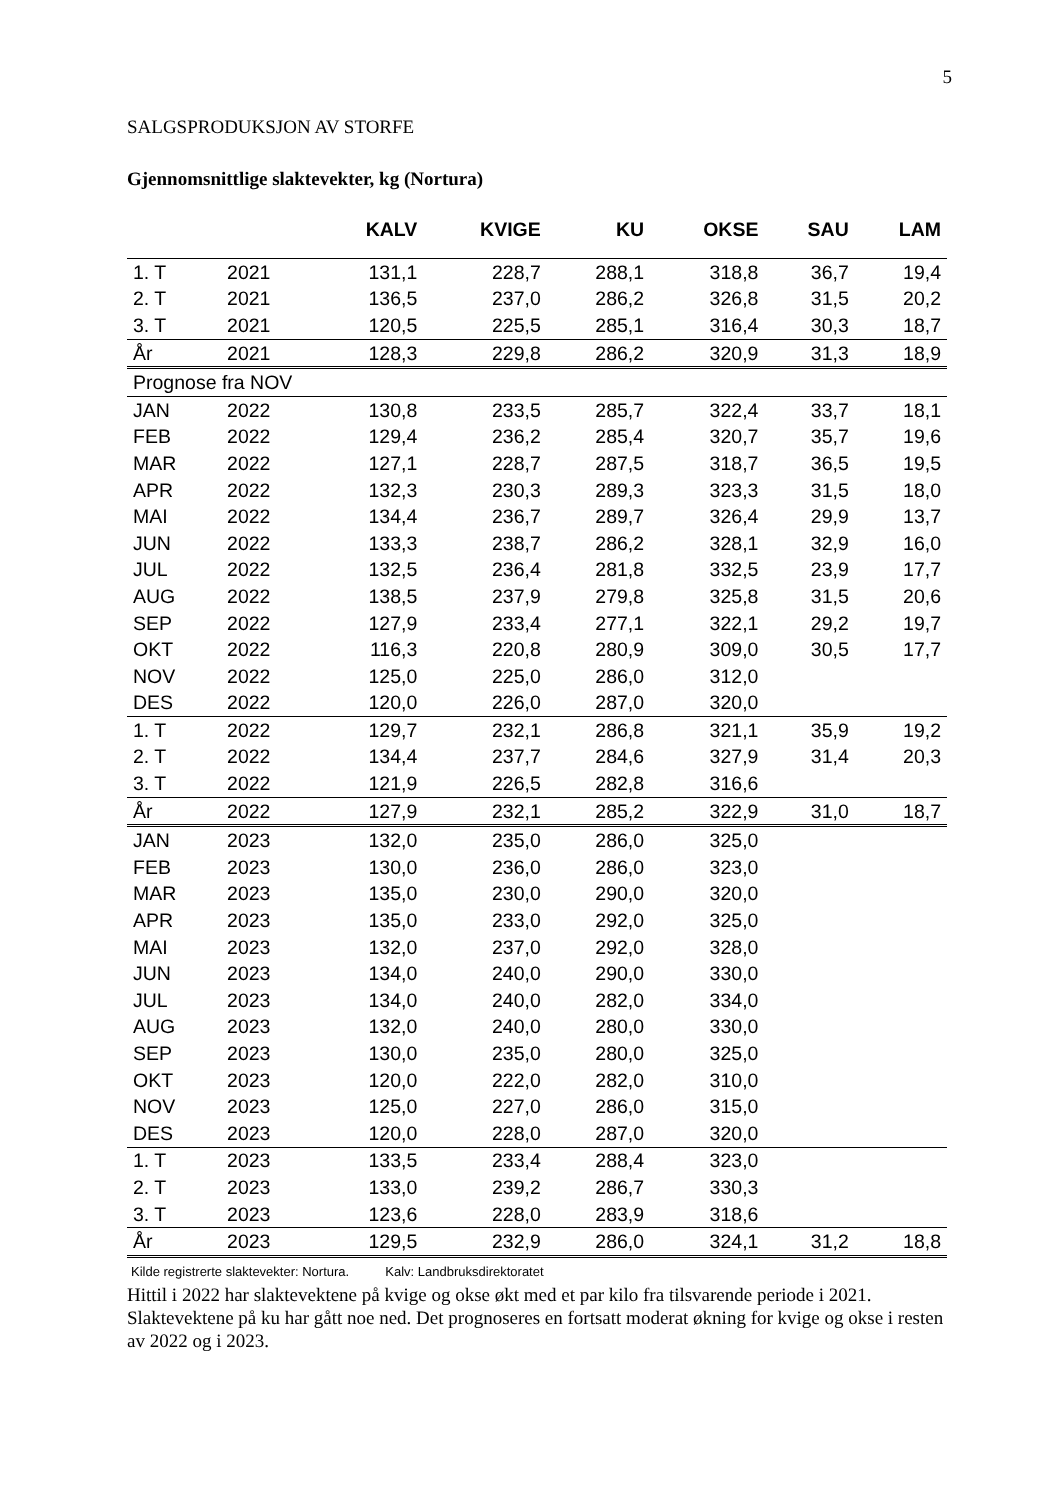5
SALGSPRODUKSJON AV STORFE
Gjennomsnittlige slaktevekter, kg (Nortura)
| | | KALV | KVIGE | KU | OKSE | SAU | LAM |
| --- | --- | --- | --- | --- | --- | --- | --- |
| 1. T | 2021 | 131,1 | 228,7 | 288,1 | 318,8 | 36,7 | 19,4 |
| 2. T | 2021 | 136,5 | 237,0 | 286,2 | 326,8 | 31,5 | 20,2 |
| 3. T | 2021 | 120,5 | 225,5 | 285,1 | 316,4 | 30,3 | 18,7 |
| År | 2021 | 128,3 | 229,8 | 286,2 | 320,9 | 31,3 | 18,9 |
| Prognose fra NOV | | | | | | | |
| JAN | 2022 | 130,8 | 233,5 | 285,7 | 322,4 | 33,7 | 18,1 |
| FEB | 2022 | 129,4 | 236,2 | 285,4 | 320,7 | 35,7 | 19,6 |
| MAR | 2022 | 127,1 | 228,7 | 287,5 | 318,7 | 36,5 | 19,5 |
| APR | 2022 | 132,3 | 230,3 | 289,3 | 323,3 | 31,5 | 18,0 |
| MAI | 2022 | 134,4 | 236,7 | 289,7 | 326,4 | 29,9 | 13,7 |
| JUN | 2022 | 133,3 | 238,7 | 286,2 | 328,1 | 32,9 | 16,0 |
| JUL | 2022 | 132,5 | 236,4 | 281,8 | 332,5 | 23,9 | 17,7 |
| AUG | 2022 | 138,5 | 237,9 | 279,8 | 325,8 | 31,5 | 20,6 |
| SEP | 2022 | 127,9 | 233,4 | 277,1 | 322,1 | 29,2 | 19,7 |
| OKT | 2022 | 116,3 | 220,8 | 280,9 | 309,0 | 30,5 | 17,7 |
| NOV | 2022 | 125,0 | 225,0 | 286,0 | 312,0 | | |
| DES | 2022 | 120,0 | 226,0 | 287,0 | 320,0 | | |
| 1. T | 2022 | 129,7 | 232,1 | 286,8 | 321,1 | 35,9 | 19,2 |
| 2. T | 2022 | 134,4 | 237,7 | 284,6 | 327,9 | 31,4 | 20,3 |
| 3. T | 2022 | 121,9 | 226,5 | 282,8 | 316,6 | | |
| År | 2022 | 127,9 | 232,1 | 285,2 | 322,9 | 31,0 | 18,7 |
| JAN | 2023 | 132,0 | 235,0 | 286,0 | 325,0 | | |
| FEB | 2023 | 130,0 | 236,0 | 286,0 | 323,0 | | |
| MAR | 2023 | 135,0 | 230,0 | 290,0 | 320,0 | | |
| APR | 2023 | 135,0 | 233,0 | 292,0 | 325,0 | | |
| MAI | 2023 | 132,0 | 237,0 | 292,0 | 328,0 | | |
| JUN | 2023 | 134,0 | 240,0 | 290,0 | 330,0 | | |
| JUL | 2023 | 134,0 | 240,0 | 282,0 | 334,0 | | |
| AUG | 2023 | 132,0 | 240,0 | 280,0 | 330,0 | | |
| SEP | 2023 | 130,0 | 235,0 | 280,0 | 325,0 | | |
| OKT | 2023 | 120,0 | 222,0 | 282,0 | 310,0 | | |
| NOV | 2023 | 125,0 | 227,0 | 286,0 | 315,0 | | |
| DES | 2023 | 120,0 | 228,0 | 287,0 | 320,0 | | |
| 1. T | 2023 | 133,5 | 233,4 | 288,4 | 323,0 | | |
| 2. T | 2023 | 133,0 | 239,2 | 286,7 | 330,3 | | |
| 3. T | 2023 | 123,6 | 228,0 | 283,9 | 318,6 | | |
| År | 2023 | 129,5 | 232,9 | 286,0 | 324,1 | 31,2 | 18,8 |
Kilde registrerte slaktevekter: Nortura. Kalv: Landbruksdirektoratet
Hittil i 2022 har slaktevektene på kvige og okse økt med et par kilo fra tilsvarende periode i 2021. Slaktevektene på ku har gått noe ned. Det prognoseres en fortsatt moderat økning for kvige og okse i resten av 2022 og i 2023.